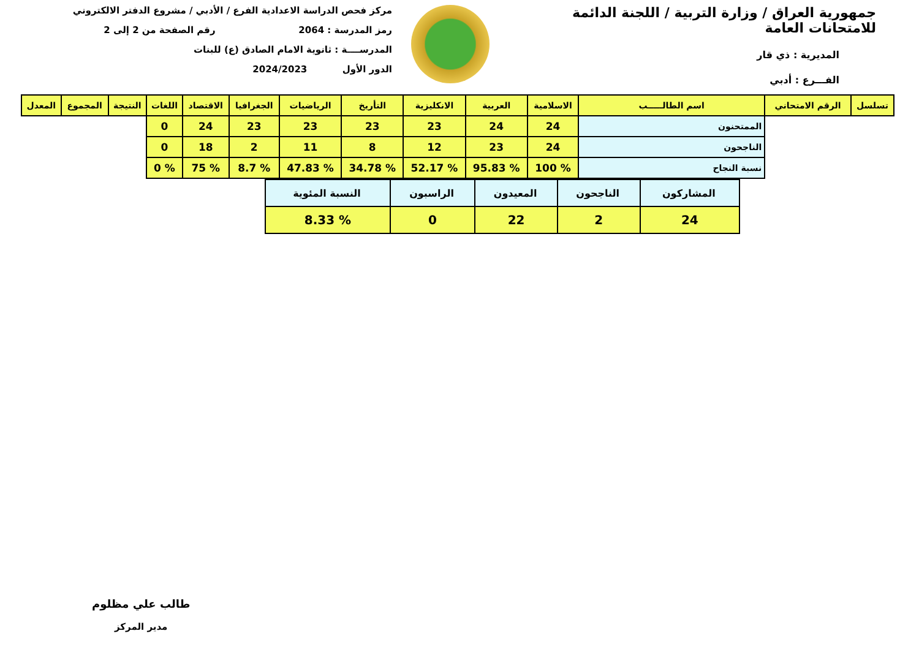جمهورية العراق / وزارة التربية / اللجنة الدائمة للامتحانات العامة
المديرية : ذي قار
الفـــرع : أدبي
مركز فحص الدراسة الاعدادية الفرع / الأدبي / مشروع الدفتر الالكتروني
رمز المدرسة : 2064 رقم الصفحة من 2 إلى 2
المدرســــة : ثانوية الامام الصادق (ع) للبنات
الدور الأول 2024/2023
| تسلسل | الرقم الامتحاني | اسم الطالـــــب | الاسلامية | العربية | الانكليزية | التأريخ | الرياضيات | الجغرافيا | الاقتصاد | اللغات | النتيجة | المجموع | المعدل |
| --- | --- | --- | --- | --- | --- | --- | --- | --- | --- | --- | --- | --- | --- |
| | | الممتحنون | 24 | 24 | 23 | 23 | 23 | 23 | 24 | 0 | | | |
| | | الناجحون | 24 | 23 | 12 | 8 | 11 | 2 | 18 | 0 | | | |
| | | نسبة النجاح | % 100 | % 95.83 | % 52.17 | % 34.78 | % 47.83 | % 8.7 | % 75 | % 0 | | | |
| المشاركون | الناجحون | المعيدون | الراسبون | النسبة المئوية |
| 24 | 2 | 22 | 0 | % 8.33 |
طالب علي مظلوم
مدير المركز